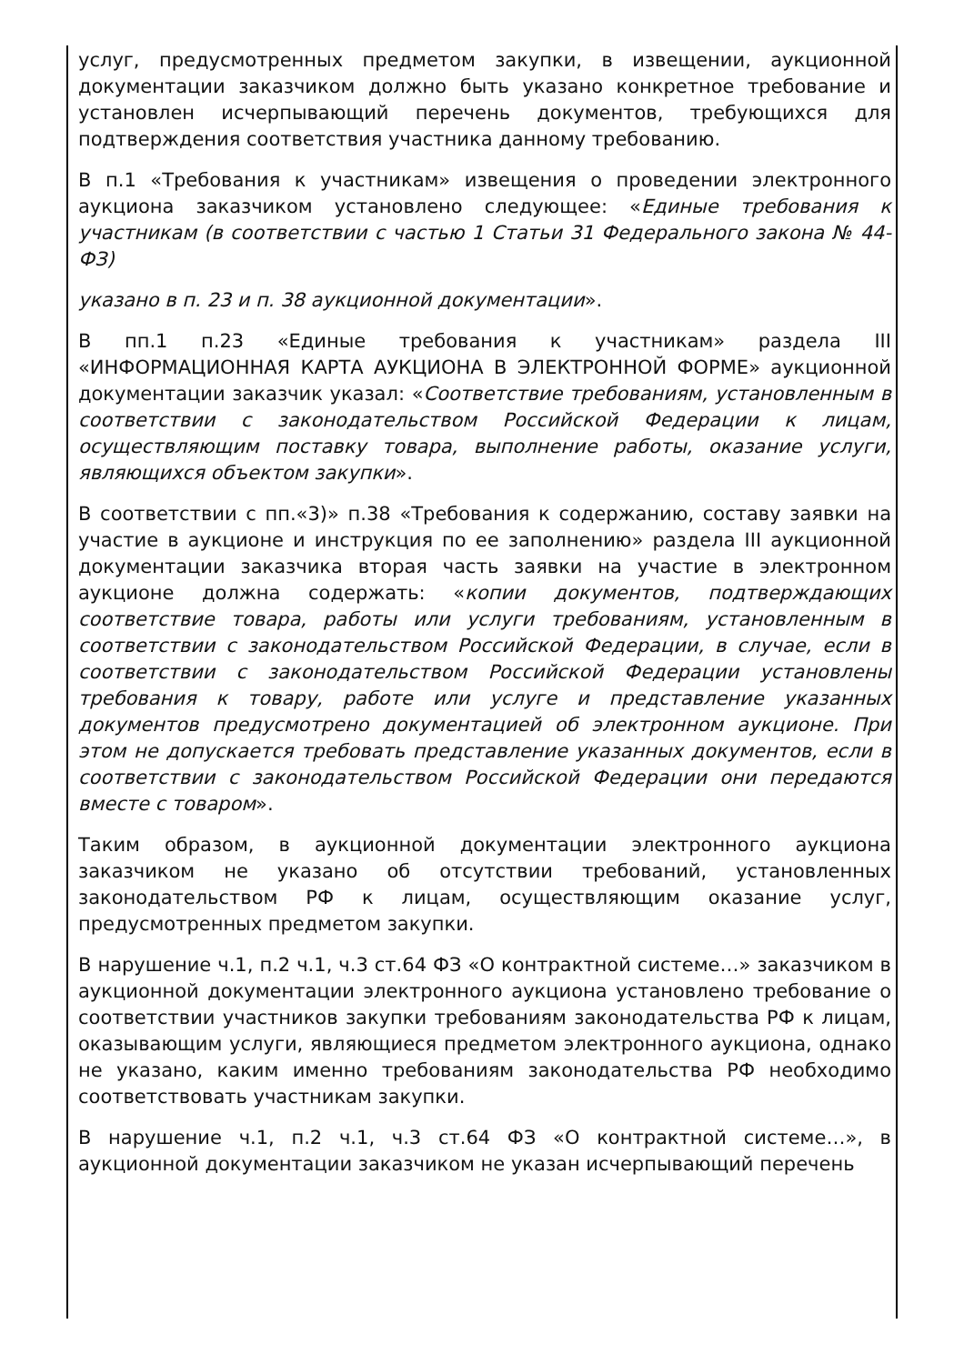услуг, предусмотренных предметом закупки, в извещении, аукционной документации заказчиком должно быть указано конкретное требование и установлен исчерпывающий перечень документов, требующихся для подтверждения соответствия участника данному требованию.
В п.1 «Требования к участникам» извещения о проведении электронного аукциона заказчиком установлено следующее: «Единые требования к участникам (в соответствии с частью 1 Статьи 31 Федерального закона № 44-ФЗ)
указано в п. 23 и п. 38 аукционной документации».
В пп.1 п.23 «Единые требования к участникам» раздела III «ИНФОРМАЦИОННАЯ КАРТА АУКЦИОНА В ЭЛЕКТРОННОЙ ФОРМЕ» аукционной документации заказчик указал: «Соответствие требованиям, установленным в соответствии с законодательством Российской Федерации к лицам, осуществляющим поставку товара, выполнение работы, оказание услуги, являющихся объектом закупки».
В соответствии с пп.«3)» п.38 «Требования к содержанию, составу заявки на участие в аукционе и инструкция по ее заполнению» раздела III аукционной документации заказчика вторая часть заявки на участие в электронном аукционе должна содержать: «копии документов, подтверждающих соответствие товара, работы или услуги требованиям, установленным в соответствии с законодательством Российской Федерации, в случае, если в соответствии с законодательством Российской Федерации установлены требования к товару, работе или услуге и представление указанных документов предусмотрено документацией об электронном аукционе. При этом не допускается требовать представление указанных документов, если в соответствии с законодательством Российской Федерации они передаются вместе с товаром».
Таким образом, в аукционной документации электронного аукциона заказчиком не указано об отсутствии требований, установленных законодательством РФ к лицам, осуществляющим оказание услуг, предусмотренных предметом закупки.
В нарушение ч.1, п.2 ч.1, ч.3 ст.64 ФЗ «О контрактной системе…» заказчиком в аукционной документации электронного аукциона установлено требование о соответствии участников закупки требованиям законодательства РФ к лицам, оказывающим услуги, являющиеся предметом электронного аукциона, однако не указано, каким именно требованиям законодательства РФ необходимо соответствовать участникам закупки.
В нарушение ч.1, п.2 ч.1, ч.3 ст.64 ФЗ «О контрактной системе…», в аукционной документации заказчиком не указан исчерпывающий перечень